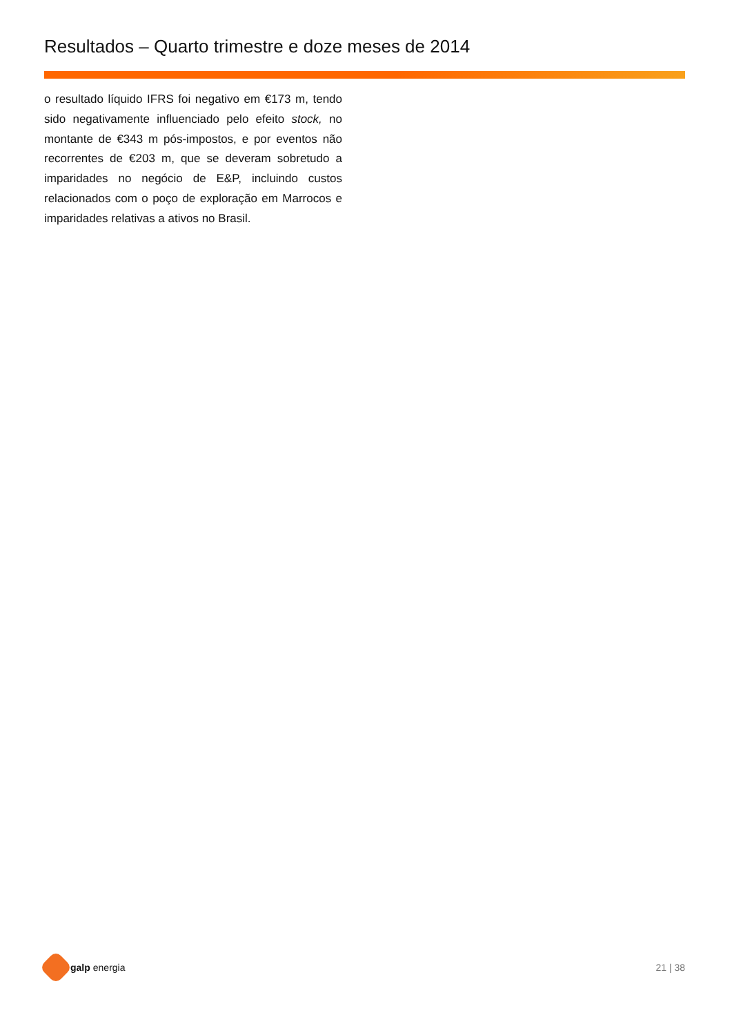Resultados – Quarto trimestre e doze meses de 2014
o resultado líquido IFRS foi negativo em €173 m, tendo sido negativamente influenciado pelo efeito stock, no montante de €343 m pós-impostos, e por eventos não recorrentes de €203 m, que se deveram sobretudo a imparidades no negócio de E&P, incluindo custos relacionados com o poço de exploração em Marrocos e imparidades relativas a ativos no Brasil.
galp energia 21 | 38